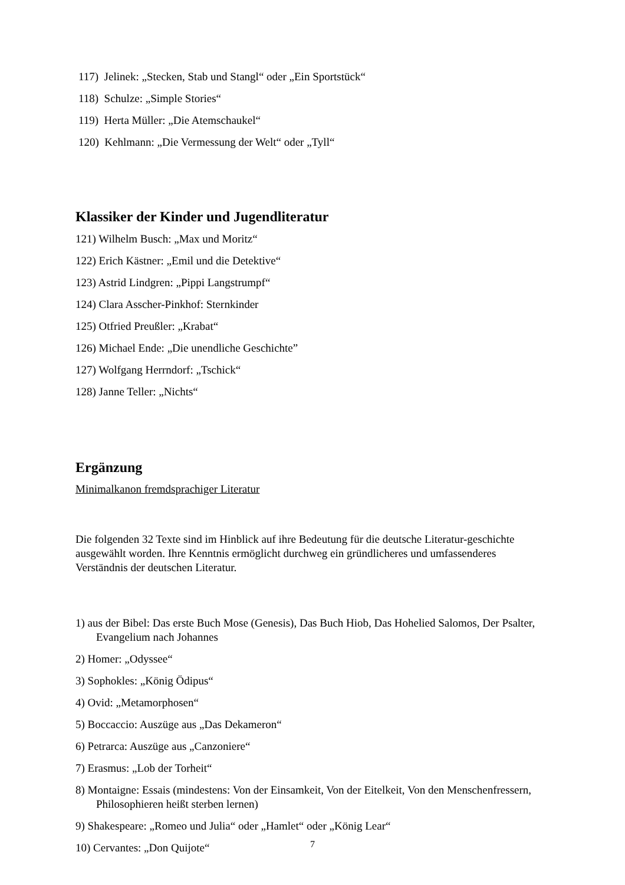117) Jelinek: „Stecken, Stab und Stangl“ oder „Ein Sportstück“
118) Schulze: „Simple Stories“
119) Herta Müller: „Die Atemschaukel“
120) Kehlmann: „Die Vermessung der Welt“ oder „Tyll“
Klassiker der Kinder und Jugendliteratur
121) Wilhelm Busch: „Max und Moritz“
122) Erich Kästner: „Emil und die Detektive“
123) Astrid Lindgren: „Pippi Langstrumpf“
124) Clara Asscher-Pinkhof: Sternkinder
125) Otfried Preußler: „Krabat“
126) Michael Ende: „Die unendliche Geschichte”
127) Wolfgang Herrndorf: „Tschick“
128) Janne Teller: „Nichts“
Ergänzung
Minimalkanon fremdsprachiger Literatur
Die folgenden 32 Texte sind im Hinblick auf ihre Bedeutung für die deutsche Literatur-geschichte ausgewählt worden. Ihre Kenntnis ermöglicht durchweg ein gründlicheres und umfassenderes Verständnis der deutschen Literatur.
1) aus der Bibel: Das erste Buch Mose (Genesis), Das Buch Hiob, Das Hohelied Salomos, Der Psalter, Evangelium nach Johannes
2) Homer: „Odyssee“
3) Sophokles: „König Ödipus“
4) Ovid: „Metamorphosen“
5) Boccaccio: Auszüge aus „Das Dekameron“
6) Petrarca: Auszüge aus „Canzoniere“
7) Erasmus: „Lob der Torheit“
8) Montaigne: Essais (mindestens: Von der Einsamkeit, Von der Eitelkeit, Von den Menschenfressern, Philosophieren heißt sterben lernen)
9) Shakespeare: „Romeo und Julia“ oder „Hamlet“ oder „König Lear“
10) Cervantes: „Don Quijote“
7